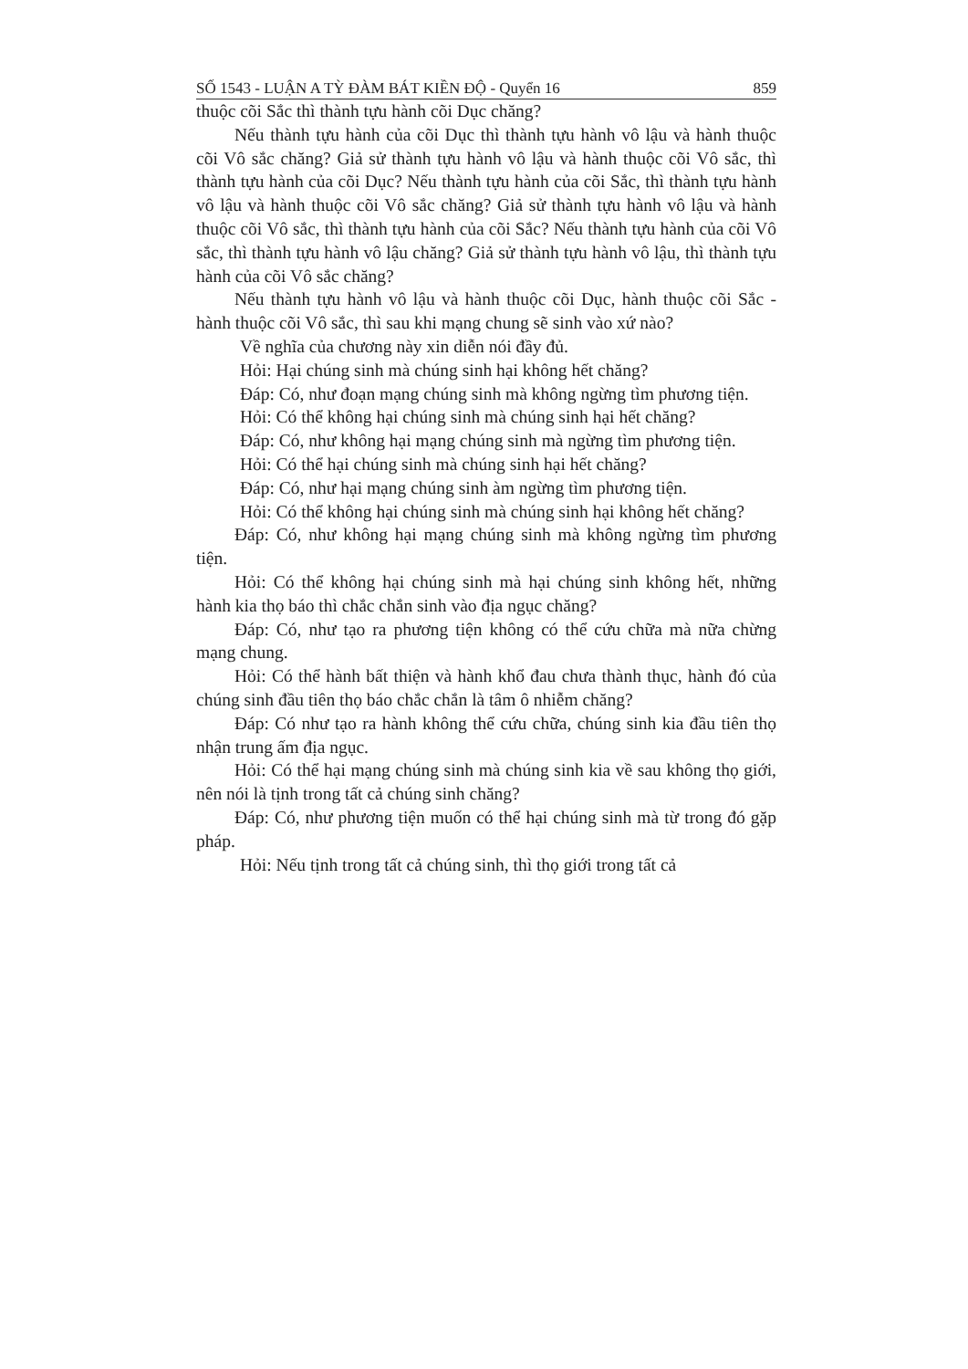SỐ 1543 - LUẬN A TỲ ĐÀM BÁT KIỀN ĐỘ - Quyển 16 859
thuộc cõi Sắc thì thành tựu hành cõi Dục chăng?
Nếu thành tựu hành của cõi Dục thì thành tựu hành vô lậu và hành thuộc cõi Vô sắc chăng? Giả sử thành tựu hành vô lậu và hành thuộc cõi Vô sắc, thì thành tựu hành của cõi Dục? Nếu thành tựu hành của cõi Sắc, thì thành tựu hành vô lậu và hành thuộc cõi Vô sắc chăng? Giả sử thành tựu hành vô lậu và hành thuộc cõi Vô sắc, thì thành tựu hành của cõi Sắc? Nếu thành tựu hành của cõi Vô sắc, thì thành tựu hành vô lậu chăng? Giả sử thành tựu hành vô lậu, thì thành tựu hành của cõi Vô sắc chăng?
Nếu thành tựu hành vô lậu và hành thuộc cõi Dục, hành thuộc cõi Sắc - hành thuộc cõi Vô sắc, thì sau khi mạng chung sẽ sinh vào xứ nào?
Về nghĩa của chương này xin diễn nói đầy đủ.
Hỏi: Hại chúng sinh mà chúng sinh hại không hết chăng?
Đáp: Có, như đoạn mạng chúng sinh mà không ngừng tìm phương tiện.
Hỏi: Có thể không hại chúng sinh mà chúng sinh hại hết chăng?
Đáp: Có, như không hại mạng chúng sinh mà ngừng tìm phương tiện.
Hỏi: Có thể hại chúng sinh mà chúng sinh hại hết chăng?
Đáp: Có, như hại mạng chúng sinh àm ngừng tìm phương tiện.
Hỏi: Có thể không hại chúng sinh mà chúng sinh hại không hết chăng?
Đáp: Có, như không hại mạng chúng sinh mà không ngừng tìm phương tiện.
Hỏi: Có thể không hại chúng sinh mà hại chúng sinh không hết, những hành kia thọ báo thì chắc chắn sinh vào địa ngục chăng?
Đáp: Có, như tạo ra phương tiện không có thể cứu chữa mà nữa chừng mạng chung.
Hỏi: Có thể hành bất thiện và hành khổ đau chưa thành thục, hành đó của chúng sinh đầu tiên thọ báo chắc chắn là tâm ô nhiễm chăng?
Đáp: Có như tạo ra hành không thể cứu chữa, chúng sinh kia đầu tiên thọ nhận trung ấm địa ngục.
Hỏi: Có thể hại mạng chúng sinh mà chúng sinh kia về sau không thọ giới, nên nói là tịnh trong tất cả chúng sinh chăng?
Đáp: Có, như phương tiện muốn có thể hại chúng sinh mà từ trong đó gặp pháp.
Hỏi: Nếu tịnh trong tất cả chúng sinh, thì thọ giới trong tất cả